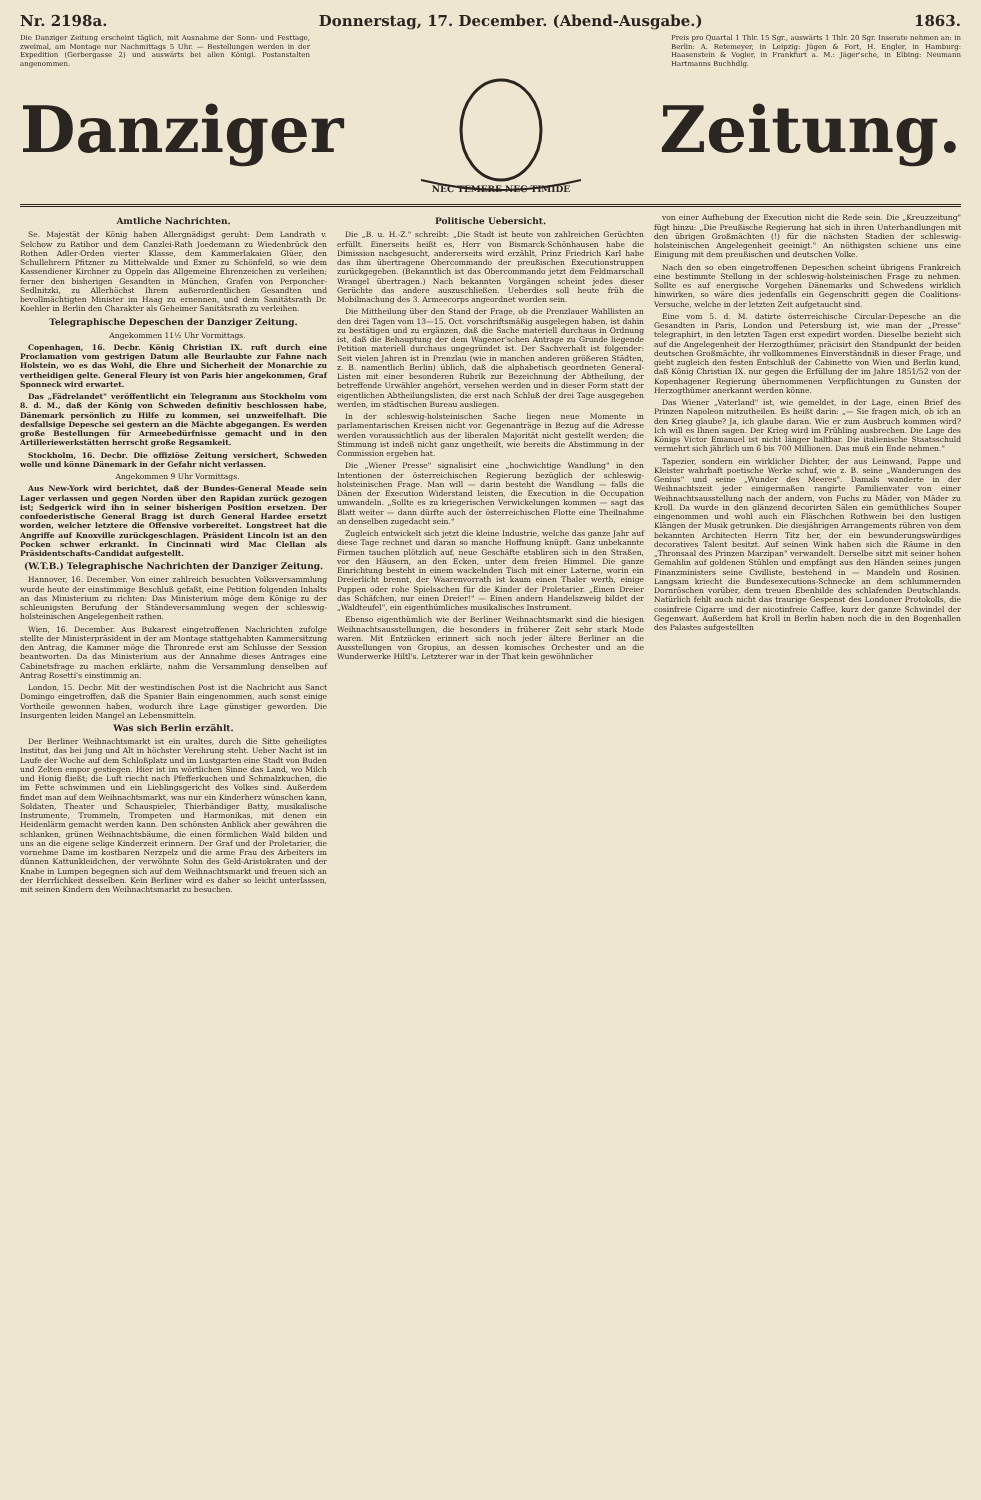Nr. 2198a. Donnerstag, 17. December. (Abend-Ausgabe.) 1863.
Die Danziger Zeitung erscheint täglich, mit Ausnahme der Sonn- und Festtage, zweimal, am Montage nur Nachmittags 5 Uhr. — Bestellungen werden in der Expedition (Gerbergasse 2) und auswärts bei allen Königl. Postanstalten angenommen.
Preis pro Quartal 1 Thlr. 15 Sgr., auswärts 1 Thlr. 20 Sgr. Inserate nehmen an: in Berlin: A. Retemeyer, in Leipzig: Jügen & Fort, H. Engler, in Hamburg: Haasenstein & Vogler, in Frankfurt a. M.: Jäger'sche, in Elbing: Neumann Hartmanns Buchhdlg.
Danziger
NEC TEMERE NEC TIMIDE
Zeitung.
Amtliche Nachrichten.
Se. Majestät der König haben Allergnädigst geruht: Dem Landrath v. Selchow zu Ratibor und dem Canzlei-Rath Joedemann zu Wiedenbrück den Rothen Adler-Orden vierter Klasse, dem Kammerlakaien Glüer, den Schullehrern Pfitzner zu Mittelwalde und Exner zu Schönfeld, so wie dem Kassendiener Kirchner zu Oppeln das Allgemeine Ehrenzeichen zu verleihen; ferner den bisherigen Gesandten in München, Grafen von Perponcher-Sedlnitzki, zu Allerhöchst Ihrem außerordentlichen Gesandten und bevollmächtigten Minister im Haag zu ernennen, und dem Sanitätsrath Dr. Koehler in Berlin den Charakter als Geheimer Sanitätsrath zu verleihen.
Telegraphische Depeschen der Danziger Zeitung.
Angekommen 11½ Uhr Vormittags.
Copenhagen, 16. Decbr. König Christian IX. ruft durch eine Proclamation vom gestrigen Datum alle Beurlaubte zur Fahne nach Holstein, wo es das Wohl, die Ehre und Sicherheit der Monarchie zu vertheidigen gelte. General Fleury ist von Paris hier angekommen, Graf Sponneck wird erwartet.
Das „Fädrelandet" veröffentlicht ein Telegramm aus Stockholm vom 8. d. M., daß der König von Schweden definitiv beschlossen habe, Dänemark persönlich zu Hilfe zu kommen, sei unzweifelhaft. Die desfallsige Depesche sei gestern an die Mächte abgegangen. Es werden große Bestellungen für Armeebedürfnisse gemacht und in den Artilleriewerkstätten herrscht große Regsamkeit.
Stockholm, 16. Decbr. Die offiziöse Zeitung versichert, Schweden wolle und könne Dänemark in der Gefahr nicht verlassen.
Angekommen 9 Uhr Vormittags.
Aus New-York wird berichtet, daß der Bundes-General Meade sein Lager verlassen und gegen Norden über den Rapidan zurück gezogen ist; Sedgerick wird ihn in seiner bisherigen Position ersetzen. Der confoederistische General Bragg ist durch General Hardee ersetzt worden, welcher letztere die Offensive vorbereitet. Longstreet hat die Angriffe auf Knoxville zurückgeschlagen. Präsident Lincoln ist an den Pocken schwer erkrankt. In Cincinnati wird Mac Clellan als Präsidentschafts-Candidat aufgestellt.
(W.T.B.) Telegraphische Nachrichten der Danziger Zeitung.
Hannover, 16. December. Von einer zahlreich besuchten Volksversammlung wurde heute der einstimmige Beschluß gefaßt, eine Petition folgenden Inhalts an das Ministerium zu richten: Das Ministerium möge dem Könige zu der schleunigsten Berufung der Ständeversammlung wegen der schleswig-holsteinischen Angelegenheit rathen.
Wien, 16. December. Aus Bukarest eingetroffenen Nachrichten zufolge stellte der Ministerpräsident in der am Montage stattgehabten Kammersitzung den Antrag, die Kammer möge die Thronrede erst am Schlusse der Session beantworten. Da das Ministerium aus der Annahme dieses Antrages eine Cabinetsfrage zu machen erklärte, nahm die Versammlung denselben auf Antrag Rosetti's einstimmig an.
London, 15. Decbr. Mit der westindischen Post ist die Nachricht aus Sanct Domingo eingetroffen, daß die Spanier Bain eingenommen, auch sonst einige Vortheile gewonnen haben, wodurch ihre Lage günstiger geworden. Die Insurgenten leiden Mangel an Lebensmitteln.
Was sich Berlin erzählt.
Der Berliner Weihnachtsmarkt ist ein uraltes, durch die Sitte geheiligtes Institut, das bei Jung und Alt in höchster Verehrung steht. Ueber Nacht ist im Laufe der Woche auf dem Schloßplatz und im Lustgarten eine Stadt von Buden und Zelten empor gestiegen. Hier ist im wörtlichen Sinne das Land, wo Milch und Honig fließt; die Luft riecht nach Pfefferkuchen und Schmalzkuchen, die im Fette schwimmen und ein Lieblingsgericht des Volkes sind. Außerdem findet man auf dem Weihnachtsmarkt, was nur ein Kinderherz wünschen kann, Soldaten, Theater und Schauspieler, Thierbändiger Batty, musikalische Instrumente, Trommeln, Trompeten und Harmonikas, mit denen ein Heidenlärm gemacht werden kann. Den schönsten Anblick aber gewähren die schlanken, grünen Weihnachtsbäume, die einen förmlichen Wald bilden und uns an die eigene selige Kinderzeit erinnern. Der Graf und der Proletarier, die vornehme Dame im kostbaren Nerzpelz und die arme Frau des Arbeiters im dünnen Kattunkleidchen, der verwöhnte Sohn des Geld-Aristokraten und der Knabe in Lumpen begegnen sich auf dem Weihnachtsmarkt und freuen sich an der Herrlichkeit desselben. Kein Berliner wird es daher so leicht unterlassen, mit seinen Kindern den Weihnachtsmarkt zu besuchen.
Politische Uebersicht.
Die „B. u. H.-Z." schreibt: „Die Stadt ist heute von zahlreichen Gerüchten erfüllt. Einerseits heißt es, Herr von Bismarck-Schönhausen habe die Dimission nachgesucht, andererseits wird erzählt, Prinz Friedrich Karl habe das ihm übertragene Obercommando der preußischen Executionstruppen zurückgegeben. (Bekanntlich ist das Obercommando jetzt dem Feldmarschall Wrangel übertragen.) Nach bekannten Vorgängen scheint jedes dieser Gerüchte das andere auszuschließen. Ueberdies soll heute früh die Mobilmachung des 3. Armeecorps angeordnet worden sein.
Die Mittheilung über den Stand der Frage, ob die Prenzlauer Wahllisten an den drei Tagen vom 13—15. Oct. vorschriftsmäßig ausgelegen haben, ist dahin zu bestätigen und zu ergänzen, daß die Sache materiell durchaus in Ordnung ist, daß die Behauptung der dem Wagener'schen Antrage zu Grunde liegende Petition materiell durchaus ungegründet ist. Der Sachverhalt ist folgender: Seit vielen Jahren ist in Prenzlau (wie in manchen anderen größeren Städten, z. B. namentlich Berlin) üblich, daß die alphabetisch geordneten General-Listen mit einer besonderen Rubrik zur Bezeichnung der Abtheilung, der betreffende Urwähler angehört, versehen werden und in dieser Form statt der eigentlichen Abtheilungslisten, die erst nach Schluß der drei Tage ausgegeben werden, im städtischen Bureau ausliegen.
In der schleswig-holsteinischen Sache liegen neue Momente in parlamentarischen Kreisen nicht vor. Gegenanträge in Bezug auf die Adresse werden voraussichtlich aus der liberalen Majorität nicht gestellt werden; die Stimmung ist indeß nicht ganz ungetheilt, wie bereits die Abstimmung in der Commission ergeben hat.
Die „Wiener Presse" signalisirt eine „hochwichtige Wandlung" in den Intentionen der österreichischen Regierung bezüglich der schleswig-holsteinischen Frage. Man will — darin besteht die Wandlung — falls die Dänen der Execution Widerstand leisten, die Execution in die Occupation umwandeln. „Sollte es zu kriegerischen Verwickelungen kommen — sagt das Blatt weiter — dann dürfte auch der österreichischen Flotte eine Theilnahme an denselben zugedacht sein."
Zugleich entwickelt sich jetzt die kleine Industrie, welche das ganze Jahr auf diese Tage rechnet und daran so manche Hoffnung knüpft. Ganz unbekannte Firmen tauchen plötzlich auf, neue Geschäfte etabliren sich in den Straßen, vor den Häusern, an den Ecken, unter dem freien Himmel. Die ganze Einrichtung besteht in einem wackelnden Tisch mit einer Laterne, worin ein Dreierlicht brennt, der Waarenvorrath ist kaum einen Thaler werth, einige Puppen oder rohe Spielsachen für die Kinder der Proletarier. „Einen Dreier das Schäfchen, nur einen Dreier!" — Einen andern Handelszweig bildet der „Waldteufel", ein eigenthümliches musikalisches Instrument.
Ebenso eigenthümlich wie der Berliner Weihnachtsmarkt sind die hiesigen Weihnachtsausstellungen, die besonders in früherer Zeit sehr stark Mode waren. Mit Entzücken erinnert sich noch jeder ältere Berliner an die Ausstellungen von Gropius, an dessen komisches Orchester und an die Wunderwerke Hiltl's. Letzterer war in der That kein gewöhnlicher
von einer Aufhebung der Execution nicht die Rede sein. Die „Kreuzzeitung" fügt hinzu: „Die Preußische Regierung hat sich in ihren Unterhandlungen mit den übrigen Großmächten (!) für die nächsten Stadien der schleswig-holsteinischen Angelegenheit geeinigt." An nöthigsten schiene uns eine Einigung mit dem preußischen und deutschen Volke.
Nach den so eben eingetroffenen Depeschen scheint übrigens Frankreich eine bestimmte Stellung in der schleswig-holsteinischen Frage zu nehmen. Sollte es auf energische Vorgehen Dänemarks und Schwedens wirklich hinwirken, so wäre dies jedenfalls ein Gegenschritt gegen die Coalitions-Versuche, welche in der letzten Zeit aufgetaucht sind.
Eine vom 5. d. M. datirte österreichische Circular-Depesche an die Gesandten in Paris, London und Petersburg ist, wie man der „Presse" telegraphirt, in den letzten Tagen erst expedirt worden. Dieselbe bezieht sich auf die Angelegenheit der Herzogthümer, präcisirt den Standpunkt der beiden deutschen Großmächte, ihr vollkommenes Einverständniß in dieser Frage, und giebt zugleich den festen Entschluß der Cabinette von Wien und Berlin kund, daß König Christian IX. nur gegen die Erfüllung der im Jahre 1851/52 von der Kopenhagener Regierung übernommenen Verpflichtungen zu Gunsten der Herzogthümer anerkannt werden könne.
Das Wiener „Vaterland" ist, wie gemeldet, in der Lage, einen Brief des Prinzen Napoleon mitzutheilen. Es heißt darin: „— Sie fragen mich, ob ich an den Krieg glaube? Ja, ich glaube daran. Wie er zum Ausbruch kommen wird? Ich will es Ihnen sagen. Der Krieg wird im Frühling ausbrechen. Die Lage des Königs Victor Emanuel ist nicht länger haltbar. Die italienische Staatsschuld vermehrt sich jährlich um 6 bis 700 Millionen. Das muß ein Ende nehmen."
Tapezier, sondern ein wirklicher Dichter, der aus Leinwand, Pappe und Kleister wahrhaft poetische Werke schuf, wie z. B. seine „Wanderungen des Genius" und seine „Wunder des Meeres". Damals wanderte in der Weihnachtszeit jeder einigermaßen rangirte Familienvater von einer Weihnachtsausstellung nach der andern, von Fuchs zu Mäder, von Mäder zu Kroll. Da wurde in den glänzend decorirten Sälen ein gemüthliches Souper eingenommen und wohl auch ein Fläschchen Rothwein bei den lustigen Klängen der Musik getrunken. Die diesjährigen Arrangements rühren von dem bekannten Architecten Herrn Titz her, der ein bewunderungswürdiges decoratives Talent besitzt. Auf seinen Wink haben sich die Räume in den „Thronsaal des Prinzen Marzipan" verwandelt. Derselbe sitzt mit seiner hohen Gemahlin auf goldenen Stühlen und empfängt aus den Händen seines jungen Finanzministers seine Civilliste, bestehend in — Mandeln und Rosinen. Langsam kriecht die Bundesexecutions-Schnecke an dem schlummernden Dornröschen vorüber, dem treuen Ebenbilde des schlafenden Deutschlands. Natürlich fehlt auch nicht das traurige Gespenst des Londoner Protokolls, die cosinfreie Cigarre und der nicotinfreie Caffee, kurz der ganze Schwindel der Gegenwart. Außerdem hat Kroll in Berlin haben noch die in den Bogenhallen des Palastes aufgestellten